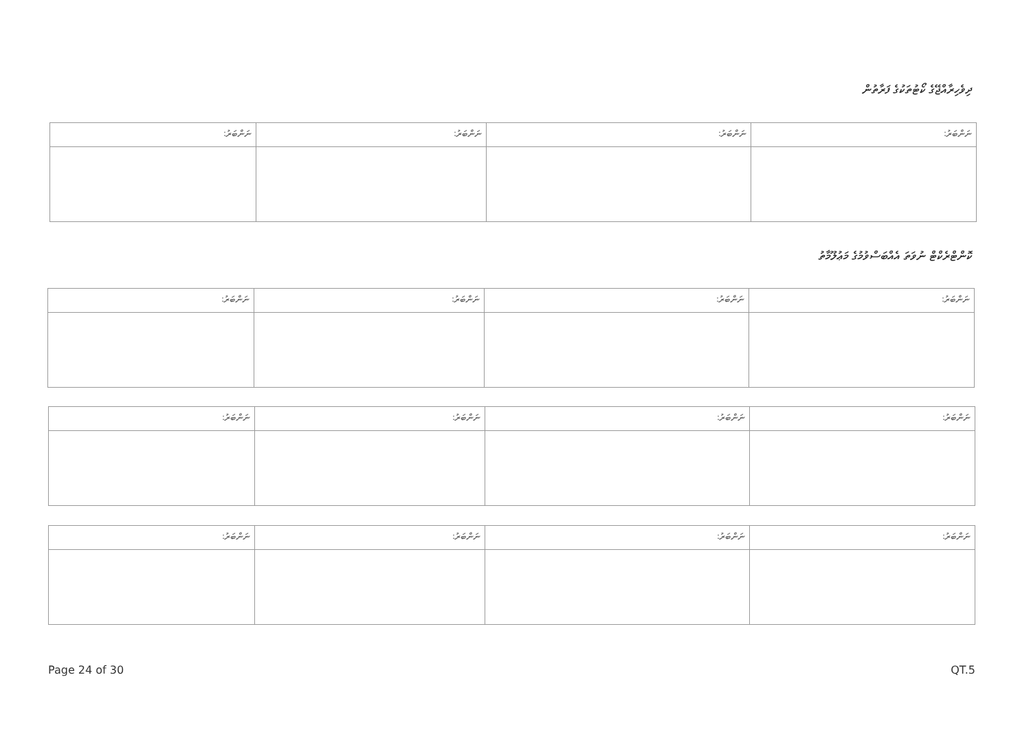ދިވެހިރާއްޖޭގެ ކޯޓުތަކުގެ ފަރާތުން
| ނަންބަރު: | ނަންބަރު: | ނަންބަރު: | ނަންބަރު: |
ކޮންޓްރެކްޓް ނުވަތަ އެއްބަސްވުމުގެ މަޢުލޫމާތު
| ނަންބަރު: | ނަންބަރު: | ނަންބަރު: | ނަންބަރު: |
| ނަންބަރު: | ނަންބަރު: | ނަންބަރު: | ނަންބަރު: |
| ނަންބަރު: | ނަންބަރު: | ނަންބަރު: | ނަންބަރު: |
Page 24 of 30 QT.5